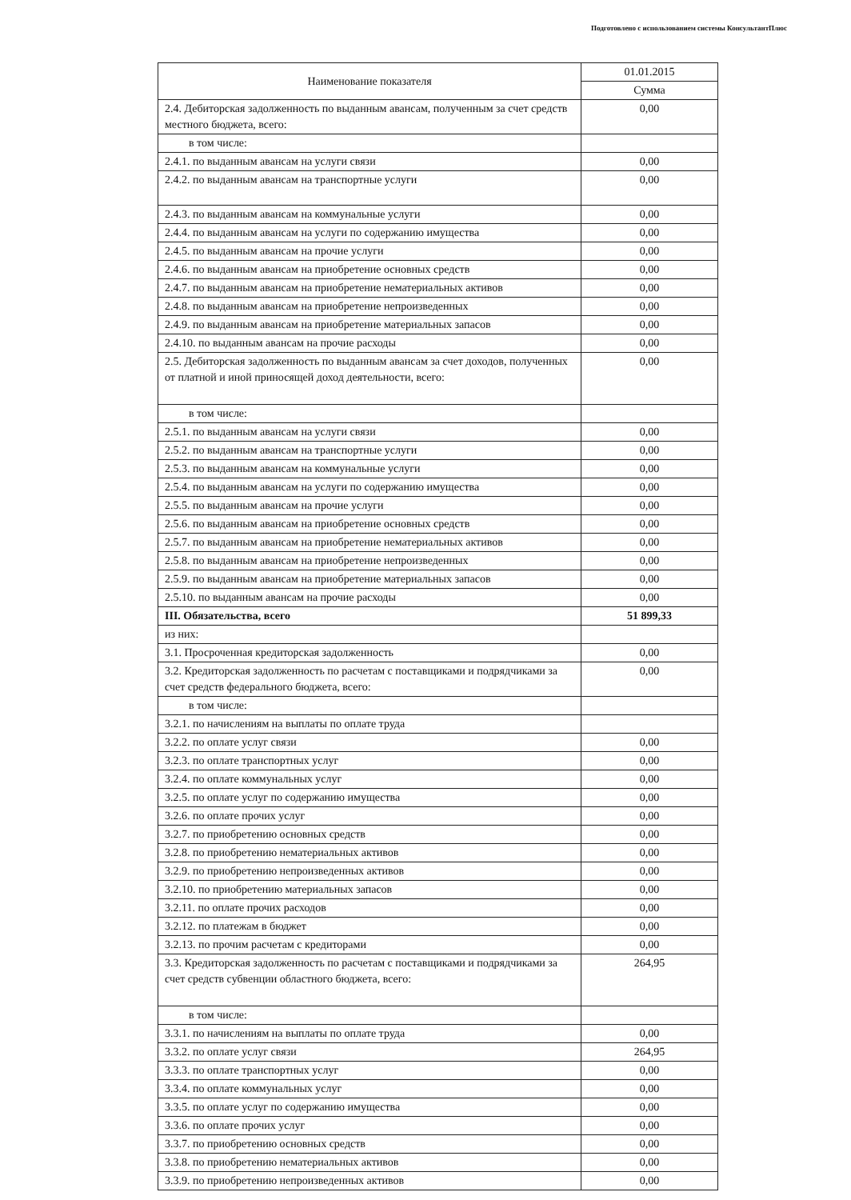Подготовлено с использованием системы КонсультантПлюс
| Наименование показателя | 01.01.2015 |
| --- | --- |
| | Сумма |
| 2.4. Дебиторская задолженность по выданным авансам, полученным за счет средств местного бюджета, всего: | 0,00 |
| в том числе: | |
| 2.4.1. по выданным авансам на услуги связи | 0,00 |
| 2.4.2. по выданным авансам на транспортные услуги | 0,00 |
| 2.4.3. по выданным авансам на коммунальные услуги | 0,00 |
| 2.4.4. по выданным авансам на услуги по содержанию имущества | 0,00 |
| 2.4.5. по выданным авансам на прочие услуги | 0,00 |
| 2.4.6. по выданным авансам на приобретение основных средств | 0,00 |
| 2.4.7. по выданным авансам на приобретение нематериальных активов | 0,00 |
| 2.4.8. по выданным авансам на приобретение непроизведенных | 0,00 |
| 2.4.9. по выданным авансам на приобретение материальных запасов | 0,00 |
| 2.4.10. по выданным авансам на прочие расходы | 0,00 |
| 2.5. Дебиторская задолженность по выданным авансам за счет доходов, полученных от платной и иной приносящей доход деятельности, всего: | 0,00 |
| в том числе: | |
| 2.5.1. по выданным авансам на услуги связи | 0,00 |
| 2.5.2. по выданным авансам на транспортные услуги | 0,00 |
| 2.5.3. по выданным авансам на коммунальные услуги | 0,00 |
| 2.5.4. по выданным авансам на услуги по содержанию имущества | 0,00 |
| 2.5.5. по выданным авансам на прочие услуги | 0,00 |
| 2.5.6. по выданным авансам на приобретение основных средств | 0,00 |
| 2.5.7. по выданным авансам на приобретение нематериальных активов | 0,00 |
| 2.5.8. по выданным авансам на приобретение непроизведенных | 0,00 |
| 2.5.9. по выданным авансам на приобретение материальных запасов | 0,00 |
| 2.5.10. по выданным авансам на прочие расходы | 0,00 |
| III. Обязательства, всего | 51 899,33 |
| из них: | |
| 3.1. Просроченная кредиторская задолженность | 0,00 |
| 3.2. Кредиторская задолженность по расчетам с поставщиками и подрядчиками за счет средств федерального бюджета, всего: | 0,00 |
| в том числе: | |
| 3.2.1. по начислениям на выплаты по оплате труда | |
| 3.2.2. по оплате услуг связи | 0,00 |
| 3.2.3. по оплате транспортных услуг | 0,00 |
| 3.2.4. по оплате коммунальных услуг | 0,00 |
| 3.2.5. по оплате услуг по содержанию имущества | 0,00 |
| 3.2.6. по оплате прочих услуг | 0,00 |
| 3.2.7. по приобретению основных средств | 0,00 |
| 3.2.8. по приобретению нематериальных активов | 0,00 |
| 3.2.9. по приобретению непроизведенных активов | 0,00 |
| 3.2.10. по приобретению материальных запасов | 0,00 |
| 3.2.11. по оплате прочих расходов | 0,00 |
| 3.2.12. по платежам в бюджет | 0,00 |
| 3.2.13. по прочим расчетам с кредиторами | 0,00 |
| 3.3. Кредиторская задолженность по расчетам с поставщиками и подрядчиками за счет средств субвенции областного бюджета, всего: | 264,95 |
| в том числе: | |
| 3.3.1. по начислениям на выплаты по оплате труда | 0,00 |
| 3.3.2. по оплате услуг связи | 264,95 |
| 3.3.3. по оплате транспортных услуг | 0,00 |
| 3.3.4. по оплате коммунальных услуг | 0,00 |
| 3.3.5. по оплате услуг по содержанию имущества | 0,00 |
| 3.3.6. по оплате прочих услуг | 0,00 |
| 3.3.7. по приобретению основных средств | 0,00 |
| 3.3.8. по приобретению нематериальных активов | 0,00 |
| 3.3.9. по приобретению непроизведенных активов | 0,00 |